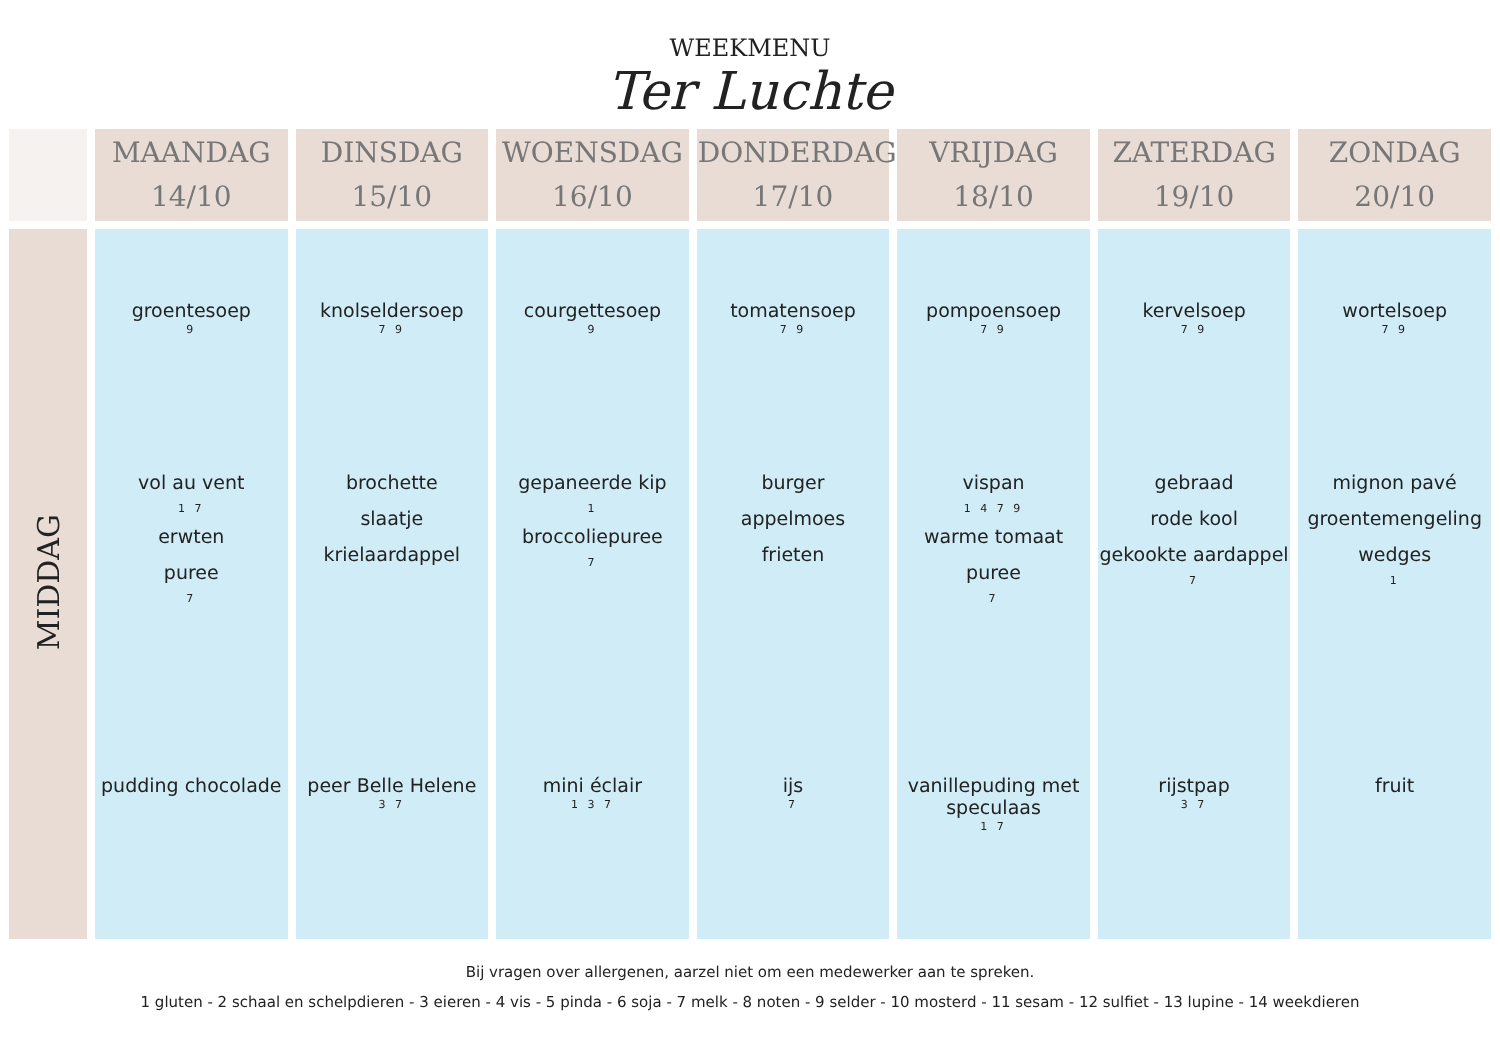WEEKMENU
Ter Luchte
| | MAANDAG 14/10 | DINSDAG 15/10 | WOENSDAG 16/10 | DONDERDAG 17/10 | VRIJDAG 18/10 | ZATERDAG 19/10 | ZONDAG 20/10 |
| --- | --- | --- | --- | --- | --- | --- | --- |
| MIDDAG | groentesoep 9 vol au vent 1 7 erwten puree 7 pudding chocolade | knolseldersoep 7 9 brochette slaatje krielaardappel peer Belle Helene 3 7 | courgettesoep 9 gepaneerde kip 1 broccoliepuree 7 mini éclair 1 3 7 | tomatensoep 7 9 burger appelmoes frieten ijs 7 | pompoensoep 7 9 vispan 1 4 7 9 warme tomaat puree 7 vanillepuding met speculaas 1 7 | kervelsoep 7 9 gebraad rode kool gekookte aardappel 7 rijstpap 3 7 | wortelsoep 7 9 mignon pavé groentemengeling wedges 1 fruit |
Bij vragen over allergenen, aarzel niet om een medewerker aan te spreken.
1 gluten - 2 schaal en schelpdieren - 3 eieren - 4 vis - 5 pinda - 6 soja - 7 melk - 8 noten - 9 selder - 10 mosterd - 11 sesam - 12 sulfiet - 13 lupine - 14 weekdieren